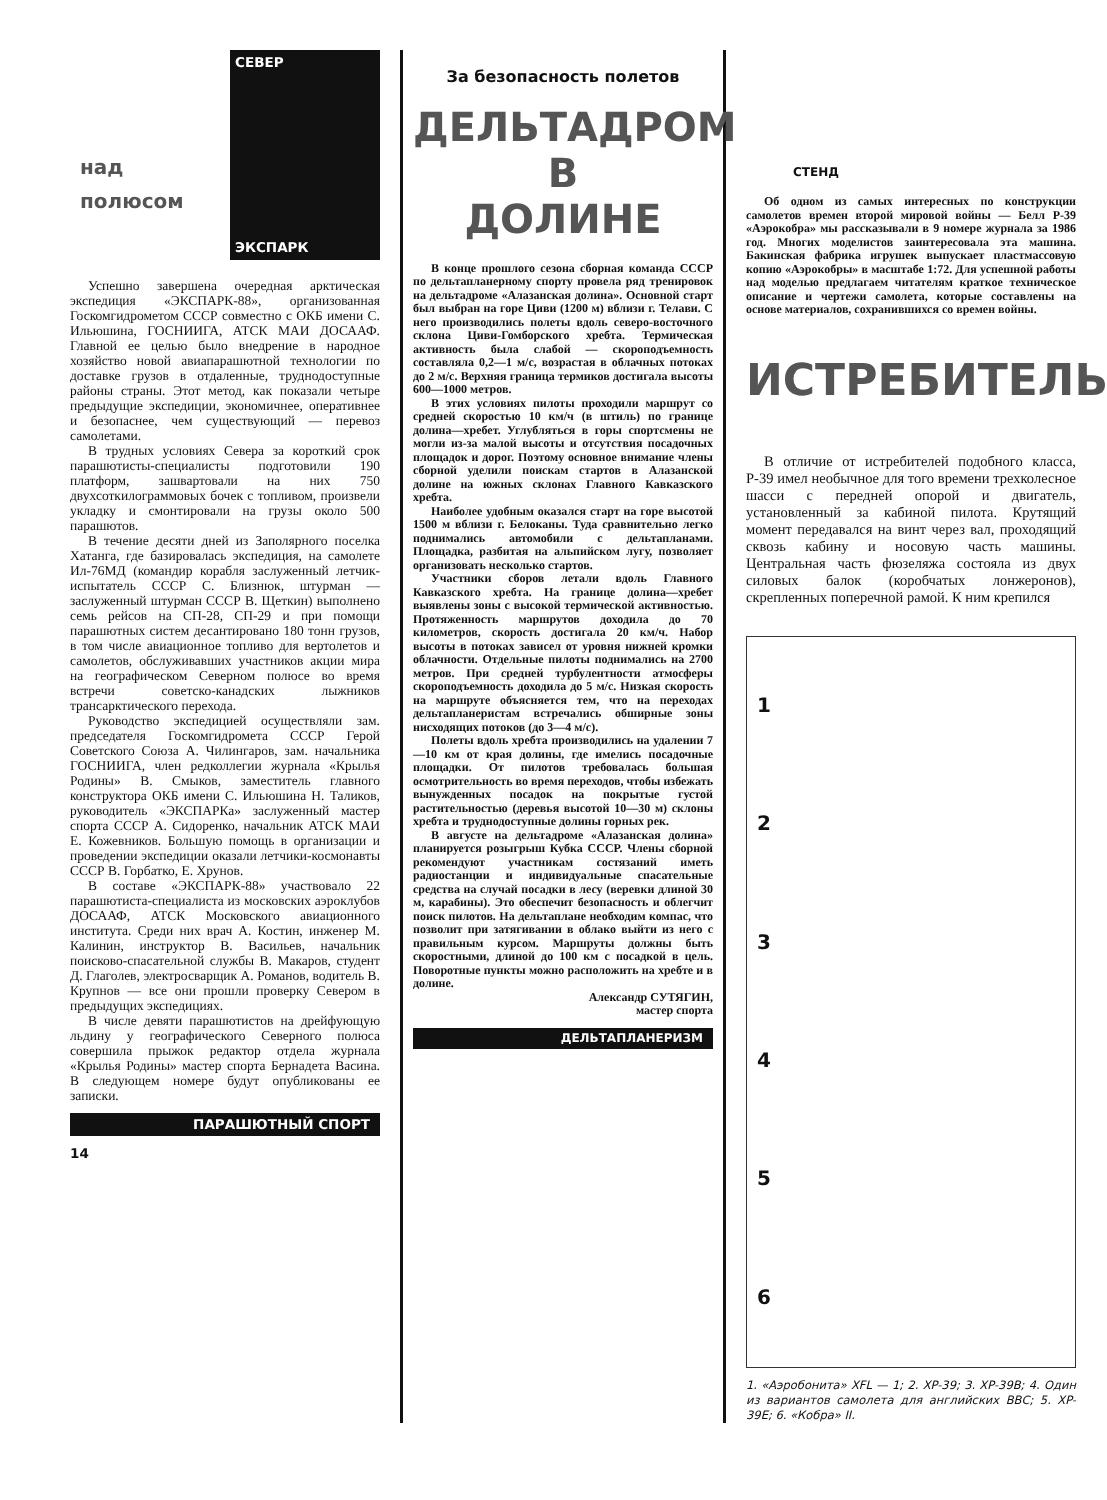СЕВЕР
ЭКСПАРК
над
полюсом
Успешно завершена очередная арктическая экспедиция «ЭКСПАРК-88», организованная Госкомгидрометом СССР совместно с ОКБ имени С. Ильюшина, ГОСНИИГА, АТСК МАИ ДОСААФ. Главной ее целью было внедрение в народное хозяйство новой авиапарашютной технологии по доставке грузов в отдаленные, труднодоступные районы страны. Этот метод, как показали четыре предыдущие экспедиции, экономичнее, оперативнее и безопаснее, чем существующий — перевоз самолетами.
В трудных условиях Севера за короткий срок парашютисты-специалисты подготовили 190 платформ, зашвартовали на них 750 двухсоткилограммовых бочек с топливом, произвели укладку и смонтировали на грузы около 500 парашютов.
В течение десяти дней из Заполярного поселка Хатанга, где базировалась экспедиция, на самолете Ил-76МД (командир корабля заслуженный летчик-испытатель СССР С. Близнюк, штурман — заслуженный штурман СССР В. Щеткин) выполнено семь рейсов на СП-28, СП-29 и при помощи парашютных систем десантировано 180 тонн грузов, в том числе авиационное топливо для вертолетов и самолетов, обслуживавших участников акции мира на географическом Северном полюсе во время встречи советско-канадских лыжников трансарктического перехода.
Руководство экспедицией осуществляли зам. председателя Госкомгидромета СССР Герой Советского Союза А. Чилингаров, зам. начальника ГОСНИИГА, член редколлегии журнала «Крылья Родины» В. Смыков, заместитель главного конструктора ОКБ имени С. Ильюшина Н. Таликов, руководитель «ЭКСПАРКа» заслуженный мастер спорта СССР А. Сидоренко, начальник АТСК МАИ Е. Кожевников. Большую помощь в организации и проведении экспедиции оказали летчики-космонавты СССР В. Горбатко, Е. Хрунов.
В составе «ЭКСПАРК-88» участвовало 22 парашютиста-специалиста из московских аэроклубов ДОСААФ, АТСК Московского авиационного института. Среди них врач А. Костин, инженер М. Калинин, инструктор В. Васильев, начальник поисково-спасательной службы В. Макаров, студент Д. Глаголев, электросварщик А. Романов, водитель В. Крупнов — все они прошли проверку Севером в предыдущих экспедициях.
В числе девяти парашютистов на дрейфующую льдину у географического Северного полюса совершила прыжок редактор отдела журнала «Крылья Родины» мастер спорта Бернадета Васина. В следующем номере будут опубликованы ее записки.
ПАРАШЮТНЫЙ СПОРТ
14
За безопасность полетов
ДЕЛЬТАДРОМ
В
ДОЛИНЕ
В конце прошлого сезона сборная команда СССР по дельтапланерному спорту провела ряд тренировок на дельтадроме «Алазанская долина». Основной старт был выбран на горе Циви (1200 м) вблизи г. Телави. С него производились полеты вдоль северо-восточного склона Циви-Гомборского хребта. Термическая активность была слабой — скороподъемность составляла 0,2—1 м/с, возрастая в облачных потоках до 2 м/с. Верхняя граница термиков достигала высоты 600—1000 метров.
В этих условиях пилоты проходили маршрут со средней скоростью 10 км/ч (в штиль) по границе долина—хребет. Углубляться в горы спортсмены не могли из-за малой высоты и отсутствия посадочных площадок и дорог. Поэтому основное внимание члены сборной уделили поискам стартов в Алазанской долине на южных склонах Главного Кавказского хребта.
Наиболее удобным оказался старт на горе высотой 1500 м вблизи г. Белоканы. Туда сравнительно легко поднимались автомобили с дельтапланами. Площадка, разбитая на альпийском лугу, позволяет организовать несколько стартов.
Участники сборов летали вдоль Главного Кавказского хребта. На границе долина—хребет выявлены зоны с высокой термической активностью. Протяженность маршрутов доходила до 70 километров, скорость достигала 20 км/ч. Набор высоты в потоках зависел от уровня нижней кромки облачности. Отдельные пилоты поднимались на 2700 метров. При средней турбулентности атмосферы скороподъемность доходила до 5 м/с. Низкая скорость на маршруте объясняется тем, что на переходах дельтапланеристам встречались обширные зоны нисходящих потоков (до 3—4 м/с).
Полеты вдоль хребта производились на удалении 7—10 км от края долины, где имелись посадочные площадки. От пилотов требовалась большая осмотрительность во время переходов, чтобы избежать вынужденных посадок на покрытые густой растительностью (деревья высотой 10—30 м) склоны хребта и труднодоступные долины горных рек.
В августе на дельтадроме «Алазанская долина» планируется розыгрыш Кубка СССР. Члены сборной рекомендуют участникам состязаний иметь радиостанции и индивидуальные спасательные средства на случай посадки в лесу (веревки длиной 30 м, карабины). Это обеспечит безопасность и облегчит поиск пилотов. На дельтаплане необходим компас, что позволит при затягивании в облако выйти из него с правильным курсом. Маршруты должны быть скоростными, длиной до 100 км с посадкой в цель. Поворотные пункты можно расположить на хребте и в долине.
Александр СУТЯГИН,
мастер спорта
ДЕЛЬТАПЛАНЕРИЗМ
СТЕНД
Об одном из самых интересных по конструкции самолетов времен второй мировой войны — Белл Р-39 «Аэрокобра» мы рассказывали в 9 номере журнала за 1986 год. Многих моделистов заинтересовала эта машина. Бакинская фабрика игрушек выпускает пластмассовую копию «Аэрокобры» в масштабе 1:72. Для успешной работы над моделью предлагаем читателям краткое техническое описание и чертежи самолета, которые составлены на основе материалов, сохранившихся со времен войны.
ИСТРЕБИТЕЛЬ
В отличие от истребителей подобного класса, Р-39 имел необычное для того времени трехколесное шасси с передней опорой и двигатель, установленный за кабиной пилота. Крутящий момент передавался на винт через вал, проходящий сквозь кабину и носовую часть машины. Центральная часть фюзеляжа состояла из двух силовых балок (коробчатых лонжеронов), скрепленных поперечной рамой. К ним крепился
1
2
3
4
5
6
1. «Аэробонита» XFL — 1; 2. XP-39; 3. XP-39B; 4. Один из вариантов самолета для английских ВВС; 5. XP-39E; 6. «Кобра» II.